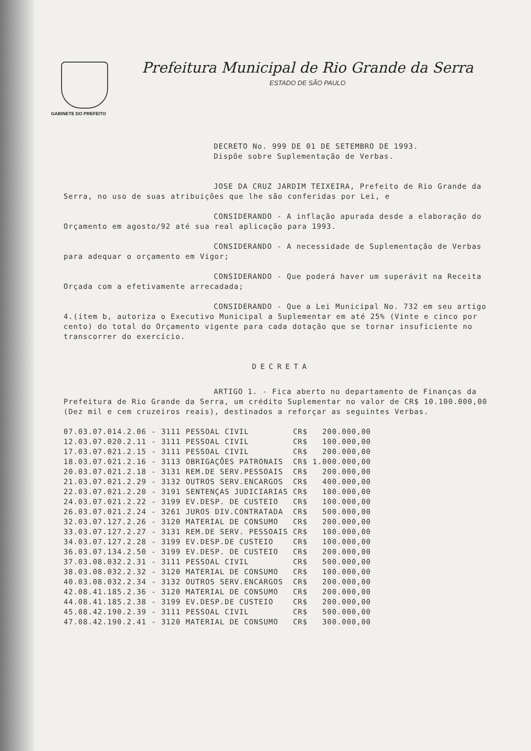GABINETE DO PREFEITO
Prefeitura Municipal de Rio Grande da Serra
ESTADO DE SÃO PAULO
DECRETO No. 999 DE 01 DE SETEMBRO DE 1993.
Dispõe sobre Suplementação de Verbas.
JOSE DA CRUZ JARDIM TEIXEIRA, Prefeito de Rio Grande da Serra, no uso de suas atribuições que lhe são conferidas por Lei, e
CONSIDERANDO - A inflação apurada desde a elaboração do Orçamento em agosto/92 até sua real aplicação para 1993.
CONSIDERANDO - A necessidade de Suplementação de Verbas para adequar o orçamento em Vigor;
CONSIDERANDO - Que poderá haver um superávit na Receita Orçada com a efetivamente arrecadada;
CONSIDERANDO - Que a Lei Municipal No. 732 em seu artigo 4.(item b, autoriza o Executivo Municipal a Suplementar em até 25% (Vinte e cinco por cento) do total do Orçamento vigente para cada dotação que se tornar insuficiente no transcorrer do exercício.
DECRETA
ARTIGO 1. - Fica aberto no departamento de Finanças da Prefeitura de Rio Grande da Serra, um crédito Suplementar no valor de CR$ 10.100.000,00 (Dez mil e cem cruzeiros reais), destinados a reforçar as seguintes Verbas.
| 07.03.07.014.2.06 | - | 3111 | PESSOAL CIVIL | CR$ | 200.000,00 |
| 12.03.07.020.2.11 | - | 3111 | PESSOAL CIVIL | CR$ | 100.000,00 |
| 17.03.07.021.2.15 | - | 3111 | PESSOAL CIVIL | CR$ | 200.000,00 |
| 18.03.07.021.2.16 | - | 3113 | OBRIGAÇÕES PATRONAIS | CR$ | 1.000.000,00 |
| 20.03.07.021.2.18 | - | 3131 | REM.DE SERV.PESSOAIS | CR$ | 200.000,00 |
| 21.03.07.021.2.29 | - | 3132 | OUTROS SERV.ENCARGOS | CR$ | 400.000,00 |
| 22.03.07.021.2.20 | - | 3191 | SENTENÇAS JUDICIARIAS | CR$ | 100.000,00 |
| 24.03.07.021.2.22 | - | 3199 | EV.DESP. DE CUSTEIO | CR$ | 100.000,00 |
| 26.03.07.021.2.24 | - | 3261 | JUROS DIV.CONTRATADA | CR$ | 500.000,00 |
| 32.03.07.127.2.26 | - | 3120 | MATERIAL DE CONSUMO | CR$ | 200.000,00 |
| 33.03.07.127.2.27 | - | 3131 | REM.DE SERV. PESSOAIS | CR$ | 100.000,00 |
| 34.03.07.127.2.28 | - | 3199 | EV.DESP.DE CUSTEIO | CR$ | 100.000,00 |
| 36.03.07.134.2.50 | - | 3199 | EV.DESP. DE CUSTEIO | CR$ | 200.000,00 |
| 37.03.08.032.2.31 | - | 3111 | PESSOAL CIVIL | CR$ | 500.000,00 |
| 38.03.08.032.2.32 | - | 3120 | MATERIAL DE CONSUMO | CR$ | 100.000,00 |
| 40.03.08.032.2.34 | - | 3132 | OUTROS SERV.ENCARGOS | CR$ | 200.000,00 |
| 42.08.41.185.2.36 | - | 3120 | MATERIAL DE CONSUMO | CR$ | 200.000,00 |
| 44.08.41.185.2.38 | - | 3199 | EV.DESP.DE CUSTEIO | CR$ | 200.000,00 |
| 45.08.42.190.2.39 | - | 3111 | PESSOAL CIVIL | CR$ | 500.000,00 |
| 47.08.42.190.2.41 | - | 3120 | MATERIAL DE CONSUMO | CR$ | 300.000,00 |